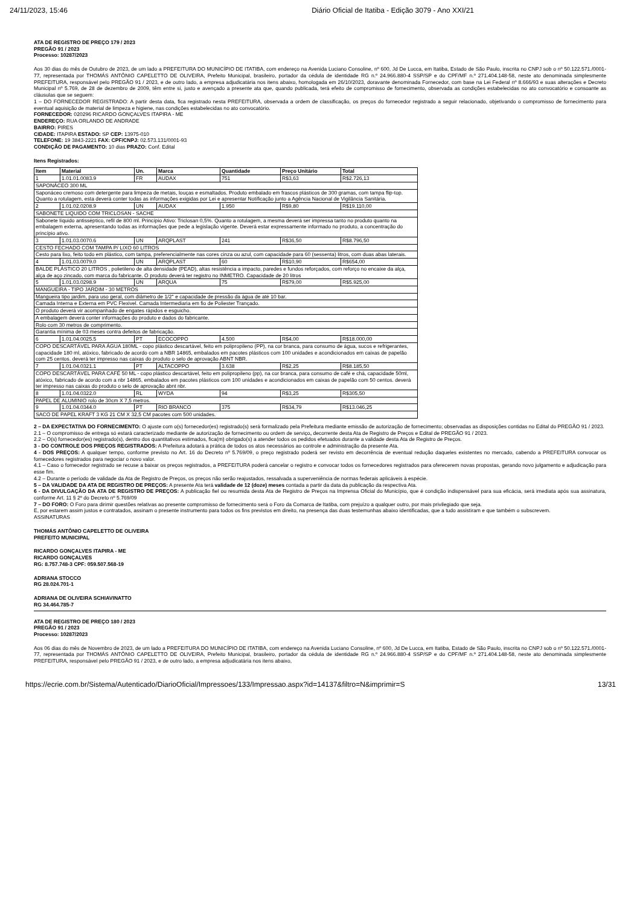24/11/2023, 15:46 Diário Oficial de Itatiba - Edição 3079 - Ano XXI/21
ATA DE REGISTRO DE PREÇO 179 / 2023
PREGÃO 91 / 2023
Processo: 10287/2023
Aos 30 dias do mês de Outubro de 2023, de um lado a PREFEITURA DO MUNICÍPIO DE ITATIBA, com endereço na Avenida Luciano Consoline, nº 600, Jd De Lucca, em Itatiba, Estado de São Paulo, inscrita no CNPJ sob o nº 50.122.571./0001-77, representada por THOMÁS ANTÔNIO CAPELETTO DE OLIVEIRA, Prefeito Municipal, brasileiro, portador da cédula de identidade RG n.º 24.966.880-4 SSP/SP e do CPF/MF n.º 271.404.148-58, neste ato denominada simplesmente PREFEITURA, responsável pelo PREGÃO 91 / 2023, e de outro lado, a empresa adjudicatária nos itens abaixo, homologada em 26/10/2023, doravante denominada Fornecedor, com base na Lei Federal nº 8.666/93 e suas alterações e Decreto Municipal nº 5.769, de 28 de dezembro de 2009, têm entre si, justo e avençado a presente ata que, quando publicada, terá efeito de compromisso de fornecimento, observada as condições estabelecidas no ato convocatório e consoante as cláusulas que se seguem:
1 – DO FORNECEDOR REGISTRADO: A partir desta data, fica registrado nesta PREFEITURA, observada a ordem de classificação, os preços do fornecedor registrado a seguir relacionado, objetivando o compromisso de fornecimento para eventual aquisição de material de limpeza e higiene, nas condições estabelecidas no ato convocatório.
FORNECEDOR: 020296 RICARDO GONÇALVES ITAPIRA - ME
ENDEREÇO: RUA ORLANDO DE ANDRADE
BAIRRO: PIRES
CIDADE: ITAPIRA ESTADO: SP CEP: 13975-010
TELEFONE: 19 3843-2221 FAX: CPF/CNPJ: 02.573.131/0001-93
CONDIÇÃO DE PAGAMENTO: 10 dias PRAZO: Conf. Edital
Itens Registrados:
| Item | Material | Un. | Marca | Quantidade | Preço Unitário | Total |
| --- | --- | --- | --- | --- | --- | --- |
| 1 | 1.01.01.0083.9 | FR | AUDAX | 751 | R$3,63 | R$2.726,13 |
| SAPONÁCEO 300 ML | | | | | | |
| Saponáceo cremoso com detergente para limpeza de metais, louças e esmaltados. Produto embalado em frascos plásticos de 300 gramas, com tampa flip-top. Quanto a rotulagem, esta deverá conter todas as informações exigidas por Lei e apresentar Notificação junto a Agência Nacional de Vigilância Sanitária. | | | | | | |
| 2 | 1.01.02.0208.9 | UN | AUDAX | 1.950 | R$9,80 | R$19.110,00 |
| SABONETE LIQUIDO COM TRICLOSAN - SACHE | | | | | | |
| Sabonete líquido antisséptico, refil de 800 ml. Princípio Ativo: Triclosan 0,5%. Quanto a rotulagem, a mesma deverá ser impressa tanto no produto quanto na embalagem externa, apresentando todas as informações que pede a legislação vigente. Deverá estar expressamente informado no produto, a concentração do princípio ativo. | | | | | | |
| 3 | 1.01.03.0070.6 | UN | ARQPLAST | 241 | R$36,50 | R$8.796,50 |
| CESTO FECHADO COM TAMPA P/ LIXO 60 LITROS | | | | | | |
| Cesto para lixo, feito todo em plástico, com tampa, preferencialmente nas cores cinza ou azul, com capacidade para 60 (sessenta) litros, com duas abas laterais. | | | | | | |
| 4 | 1.01.03.0079.0 | UN | ARQPLAST | 60 | R$10,90 | R$654,00 |
| BALDE PLÁSTICO 20 LITROS , polietileno de alta densidade (PEAD), altas resistência a impacto, paredes e fundos reforçados, com reforço no encaixe da alça, alça de aço zincado, com marca do fabricante. O produto deverá ter registro no INMETRO. Capacidade de 20 litros | | | | | | |
| 5 | 1.01.03.0298.9 | UN | ARQUA | 75 | R$79,00 | R$5.925,00 |
| MANGUEIRA - TIPO JARDIM - 30 METROS | | | | | | |
| Mangueira tipo jardim, para uso geral, com diâmetro de 1/2'' e capacidade de pressão da água de até 10 bar. | | | | | | |
| Camada Interna e Externa em PVC Flexivel. Camada Intermediaria em fio de Poliester Trançado. | | | | | | |
| O produto deverá vir acompanhado de engates rápidos e esguicho. | | | | | | |
| A embalagem deverá conter informações do produto e dados do fabricante. | | | | | | |
| Rolo com 30 metros de comprimento. | | | | | | |
| Garantia mínima de 03 meses contra defeitos de fabricação. | | | | | | |
| 6 | 1.01.04.0025.5 | PT | ECOCOPPO | 4.500 | R$4,00 | R$18.000,00 |
| COPO DESCARTÁVEL PARA ÁGUA 180ML - copo plástico descartável, feito em polipropileno (PP), na cor branca, para consumo de água, sucos e refrigerantes, capacidade 180 ml, atóxico, fabricado de acordo com a NBR 14865, embalados em pacotes plásticos com 100 unidades e acondicionados em caixas de papelão com 25 centos. deverá ter impresso nas caixas do produto o selo de aprovação ABNT NBR. | | | | | | |
| 7 | 1.01.04.0321.1 | PT | ALTACOPPO | 3.638 | R$2,25 | R$8.185,50 |
| COPO DESCARTÁVEL PARA CAFÉ 50 ML - copo plástico descartável, feito em polipropileno (pp), na cor branca, para consumo de café e chá, capacidade 50ml, atóxico, fabricado de acordo com a nbr 14865, embalados em pacotes plásticos com 100 unidades e acondicionados em caixas de papelão com 50 centos. deverá ter impresso nas caixas do produto o selo de aprovação abnt nbr. | | | | | | |
| 8 | 1.01.04.0322.0 | RL | WYDA | 94 | R$3,25 | R$305,50 |
| PAPEL DE ALUMINIO rolo de 30cm X 7,5 metros. | | | | | | |
| 9 | 1.01.04.0344.0 | PT | RIO BRANCO | 375 | R$34,79 | R$13.046,25 |
| SACO DE PAPEL KRAFT 3 KG 21 CM X 32,5 CM pacotes com 500 unidades. | | | | | | |
2 – DA EXPECTATIVA DO FORNECIMENTO: O ajuste com o(s) fornecedor(es) registrado(s) será formalizado pela Prefeitura mediante emissão de autorização de fornecimento; observadas as disposições contidas no Edital do PREGÃO 91 / 2023.
2.1 – O compromisso de entrega só estará caracterizado mediante de autorização de fornecimento ou ordem de serviço, decorrente desta Ata de Registro de Preços e Edital de PREGÃO 91 / 2023.
2.2 – O(s) fornecedor(es) registrado(s), dentro dos quantitativos estimados, fica(m) obrigado(s) a atender todos os pedidos efetuados durante a validade desta Ata de Registro de Preços.
3 - DO CONTROLE DOS PREÇOS REGISTRADOS: A Prefeitura adotará a prática de todos os atos necessários ao controle e administração da presente Ata.
4 - DOS PREÇOS: A qualquer tempo, conforme previsto no Art. 16 do Decreto nº 5.769/09, o preço registrado poderá ser revisto em decorrência de eventual redução daqueles existentes no mercado, cabendo a PREFEITURA convocar os fornecedores registrados para negociar o novo valor.
4.1 – Caso o fornecedor registrado se recuse a baixar os preços registrados, a PREFEITURA poderá cancelar o registro e convocar todos os fornecedores registrados para oferecerem novas propostas, gerando novo julgamento e adjudicação para esse fim.
4.2 – Durante o período de validade da Ata de Registro de Preços, os preços não serão reajustados, ressalvada a superveniência de normas federais aplicáveis à espécie.
5 – DA VALIDADE DA ATA DE REGISTRO DE PREÇOS: A presente Ata terá validade de 12 (doze) meses contada a partir da data da publicação da respectiva Ata.
6 - DA DIVULGAÇÃO DA ATA DE REGISTRO DE PREÇOS: A publicação fiel ou resumida desta Ata de Registro de Preços na Imprensa Oficial do Município, que é condição indispensável para sua eficácia, será imediata após sua assinatura, conforme Art. 11 § 2º do Decreto nº 5.769/09
7 – DO FORO: O Foro para dirimir questões relativas ao presente compromisso de fornecimento será o Foro da Comarca de Itatiba, com prejuízo a qualquer outro, por mais privilegiado que seja.
E, por estarem assim justos e contratados, assinam o presente instrumento para todos os fins previstos em direito, na presença das duas testemunhas abaixo identificadas, que a tudo assistiram e que também o subscrevem.
ASSINATURAS
THOMÁS ANTÔNIO CAPELETTO DE OLIVEIRA
PREFEITO MUNICIPAL
RICARDO GONÇALVES ITAPIRA - ME
RICARDO GONÇALVES
RG: 8.757.748-3 CPF: 059.507.568-19
ADRIANA STOCCO
RG 28.024.701-1
ADRIANA DE OLIVEIRA SCHIAVINATTO
RG 34.464.785-7
ATA DE REGISTRO DE PREÇO 180 / 2023
PREGÃO 91 / 2023
Processo: 10287/2023
Aos 06 dias do mês de Novembro de 2023, de um lado a PREFEITURA DO MUNICÍPIO DE ITATIBA, com endereço na Avenida Luciano Consoline, nº 600, Jd De Lucca, em Itatiba, Estado de São Paulo, inscrita no CNPJ sob o nº 50.122.571./0001-77, representada por THOMÁS ANTÔNIO CAPELETTO DE OLIVEIRA, Prefeito Municipal, brasileiro, portador da cédula de identidade RG n.º 24.966.880-4 SSP/SP e do CPF/MF n.º 271.404.148-58, neste ato denominada simplesmente PREFEITURA, responsável pelo PREGÃO 91 / 2023, e de outro lado, a empresa adjudicatária nos itens abaixo,
https://ecrie.com.br/Sistema/Autenticado/DiarioOficial/Impressoes/133/Impressao.aspx?id=14137&filtro=N&imprimir=S 13/31